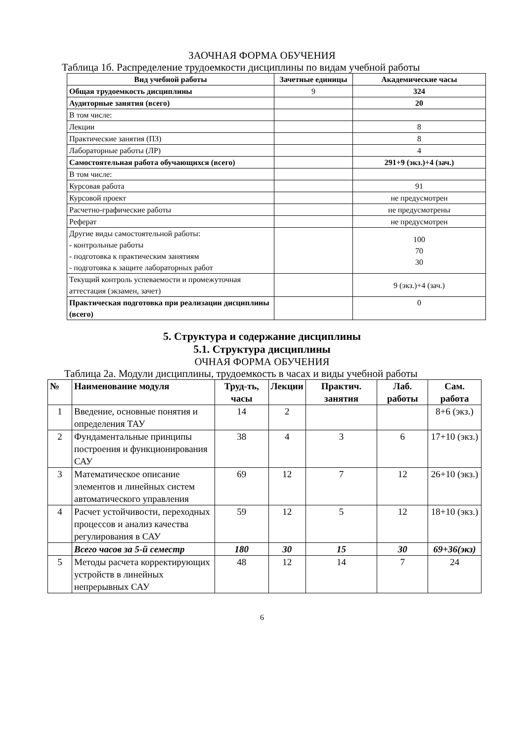ЗАОЧНАЯ ФОРМА ОБУЧЕНИЯ
Таблица 1б. Распределение трудоемкости дисциплины по видам учебной работы
| Вид учебной работы | Зачетные единицы | Академические часы |
| --- | --- | --- |
| Общая трудоемкость дисциплины | 9 | 324 |
| Аудиторные занятия (всего) | | 20 |
| В том числе: | | |
| Лекции | | 8 |
| Практические занятия (ПЗ) | | 8 |
| Лабораторные работы (ЛР) | | 4 |
| Самостоятельная работа обучающихся (всего) | | 291+9 (экз.)+4 (зач.) |
| В том числе: | | |
| Курсовая работа | | 91 |
| Курсовой проект | | не предусмотрен |
| Расчетно-графические работы | | не предусмотрены |
| Реферат | | не предусмотрен |
| Другие виды самостоятельной работы: - контрольные работы - подготовка к практическим занятиям - подготовка к защите лабораторных работ | | 100 70 30 |
| Текущий контроль успеваемости и промежуточная аттестация (экзамен, зачет) | | 9 (экз.)+4 (зач.) |
| Практическая подготовка при реализации дисциплины (всего) | | 0 |
5. Структура и содержание дисциплины
5.1. Структура дисциплины
ОЧНАЯ ФОРМА ОБУЧЕНИЯ
Таблица 2а. Модули дисциплины, трудоемкость в часах и виды учебной работы
| № | Наименование модуля | Труд-ть, часы | Лекции | Практич. занятия | Лаб. работы | Сам. работа |
| --- | --- | --- | --- | --- | --- | --- |
| 1 | Введение, основные понятия и определения ТАУ | 14 | 2 | | | 8+6 (экз.) |
| 2 | Фундаментальные принципы построения и функционирования САУ | 38 | 4 | 3 | 6 | 17+10 (экз.) |
| 3 | Математическое описание элементов и линейных систем автоматического управления | 69 | 12 | 7 | 12 | 26+10 (экз.) |
| 4 | Расчет устойчивости, переходных процессов и анализ качества регулирования в САУ | 59 | 12 | 5 | 12 | 18+10 (экз.) |
| | Всего часов за 5-й семестр | 180 | 30 | 15 | 30 | 69+36(экз) |
| 5 | Методы расчета корректирующих устройств в линейных непрерывных САУ | 48 | 12 | 14 | 7 | 24 |
6